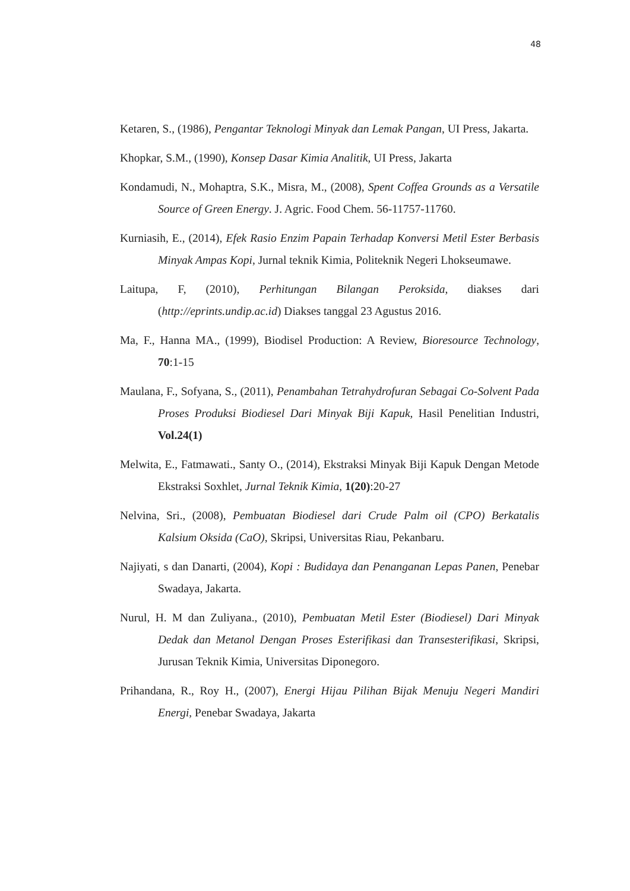48
Ketaren, S., (1986), Pengantar Teknologi Minyak dan Lemak Pangan, UI Press, Jakarta.
Khopkar, S.M., (1990), Konsep Dasar Kimia Analitik, UI Press, Jakarta
Kondamudi, N., Mohaptra, S.K., Misra, M., (2008), Spent Coffea Grounds as a Versatile Source of Green Energy. J. Agric. Food Chem. 56-11757-11760.
Kurniasih, E., (2014), Efek Rasio Enzim Papain Terhadap Konversi Metil Ester Berbasis Minyak Ampas Kopi, Jurnal teknik Kimia, Politeknik Negeri Lhokseumawe.
Laitupa, F, (2010), Perhitungan Bilangan Peroksida, diakses dari (http://eprints.undip.ac.id) Diakses tanggal 23 Agustus 2016.
Ma, F., Hanna MA., (1999), Biodisel Production: A Review, Bioresource Technology, 70:1-15
Maulana, F., Sofyana, S., (2011), Penambahan Tetrahydrofuran Sebagai Co-Solvent Pada Proses Produksi Biodiesel Dari Minyak Biji Kapuk, Hasil Penelitian Industri, Vol.24(1)
Melwita, E., Fatmawati., Santy O., (2014), Ekstraksi Minyak Biji Kapuk Dengan Metode Ekstraksi Soxhlet, Jurnal Teknik Kimia, 1(20):20-27
Nelvina, Sri., (2008), Pembuatan Biodiesel dari Crude Palm oil (CPO) Berkatalis Kalsium Oksida (CaO), Skripsi, Universitas Riau, Pekanbaru.
Najiyati, s dan Danarti, (2004), Kopi : Budidaya dan Penanganan Lepas Panen, Penebar Swadaya, Jakarta.
Nurul, H. M dan Zuliyana., (2010), Pembuatan Metil Ester (Biodiesel) Dari Minyak Dedak dan Metanol Dengan Proses Esterifikasi dan Transesterifikasi, Skripsi, Jurusan Teknik Kimia, Universitas Diponegoro.
Prihandana, R., Roy H., (2007), Energi Hijau Pilihan Bijak Menuju Negeri Mandiri Energi, Penebar Swadaya, Jakarta